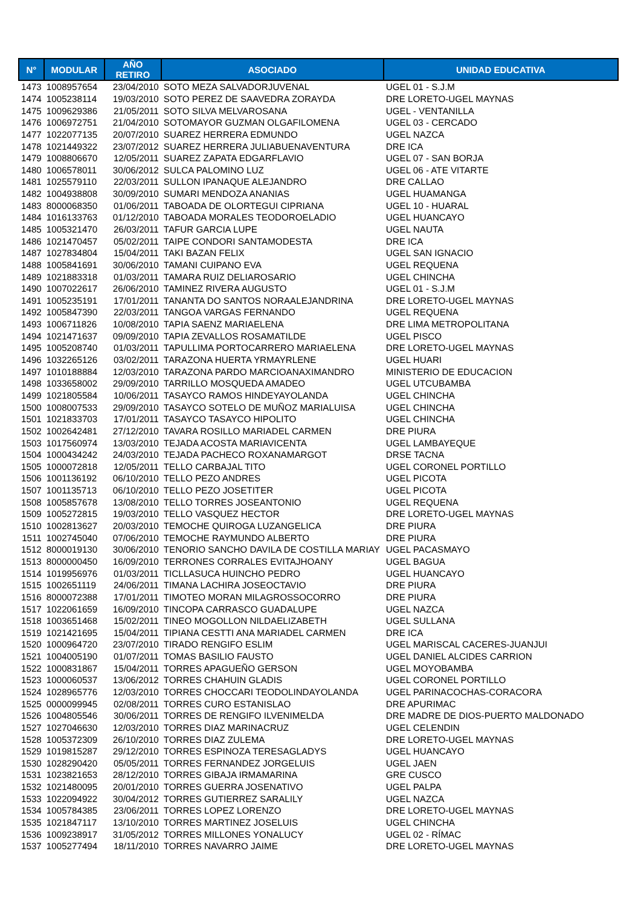| N° | MODULAR | AÑO RETIRO | ASOCIADO | UNIDAD EDUCATIVA |
| --- | --- | --- | --- | --- |
| 1473 | 1008957654 | 23/04/2010 | SOTO MEZA SALVADORJUVENAL | UGEL 01 - S.J.M |
| 1474 | 1005238114 | 19/03/2010 | SOTO PEREZ DE SAAVEDRA ZORAYDA | DRE LORETO-UGEL MAYNAS |
| 1475 | 1009629386 | 21/05/2011 | SOTO SILVA MELVAROSANA | UGEL - VENTANILLA |
| 1476 | 1006972751 | 21/04/2010 | SOTOMAYOR GUZMAN OLGAFILOMENA | UGEL 03 - CERCADO |
| 1477 | 1022077135 | 20/07/2010 | SUAREZ HERRERA EDMUNDO | UGEL NAZCA |
| 1478 | 1021449322 | 23/07/2012 | SUAREZ HERRERA JULIABUENAVENTURA | DRE ICA |
| 1479 | 1008806670 | 12/05/2011 | SUAREZ ZAPATA EDGARFLAVIO | UGEL 07 - SAN BORJA |
| 1480 | 1006578011 | 30/06/2012 | SULCA PALOMINO LUZ | UGEL 06 - ATE VITARTE |
| 1481 | 1025579110 | 22/03/2011 | SULLON IPANAQUE ALEJANDRO | DRE CALLAO |
| 1482 | 1004938808 | 30/09/2010 | SUMARI MENDOZA ANANIAS | UGEL HUAMANGA |
| 1483 | 8000068350 | 01/06/2011 | TABOADA DE OLORTEGUI CIPRIANA | UGEL 10 - HUARAL |
| 1484 | 1016133763 | 01/12/2010 | TABOADA MORALES TEODOROELADIO | UGEL HUANCAYO |
| 1485 | 1005321470 | 26/03/2011 | TAFUR GARCIA LUPE | UGEL NAUTA |
| 1486 | 1021470457 | 05/02/2011 | TAIPE CONDORI SANTAMODESTA | DRE ICA |
| 1487 | 1027834804 | 15/04/2011 | TAKI BAZAN FELIX | UGEL SAN IGNACIO |
| 1488 | 1005841691 | 30/06/2010 | TAMANI CUIPANO EVA | UGEL REQUENA |
| 1489 | 1021883318 | 01/03/2011 | TAMARA RUIZ DELIAROSARIO | UGEL CHINCHA |
| 1490 | 1007022617 | 26/06/2010 | TAMINEZ RIVERA AUGUSTO | UGEL 01 - S.J.M |
| 1491 | 1005235191 | 17/01/2011 | TANANTA DO SANTOS NORAALEJANDRINA | DRE LORETO-UGEL MAYNAS |
| 1492 | 1005847390 | 22/03/2011 | TANGOA VARGAS FERNANDO | UGEL REQUENA |
| 1493 | 1006711826 | 10/08/2010 | TAPIA SAENZ MARIAELENA | DRE LIMA METROPOLITANA |
| 1494 | 1021471637 | 09/09/2010 | TAPIA ZEVALLOS ROSAMATILDE | UGEL PISCO |
| 1495 | 1005208740 | 01/03/2011 | TAPULLIMA PORTOCARRERO MARIAELENA | DRE LORETO-UGEL MAYNAS |
| 1496 | 1032265126 | 03/02/2011 | TARAZONA HUERTA YRMAYRLENE | UGEL HUARI |
| 1497 | 1010188884 | 12/03/2010 | TARAZONA PARDO MARCIOANAXIMANDRO | MINISTERIO DE EDUCACION |
| 1498 | 1033658002 | 29/09/2010 | TARRILLO MOSQUEDA AMADEO | UGEL UTCUBAMBA |
| 1499 | 1021805584 | 10/06/2011 | TASAYCO RAMOS HINDEYAYOLANDA | UGEL CHINCHA |
| 1500 | 1008007533 | 29/09/2010 | TASAYCO SOTELO DE MUÑOZ MARIALUISA | UGEL CHINCHA |
| 1501 | 1021833703 | 17/01/2011 | TASAYCO TASAYCO HIPOLITO | UGEL CHINCHA |
| 1502 | 1002642481 | 27/12/2010 | TAVARA ROSILLO MARIADEL CARMEN | DRE PIURA |
| 1503 | 1017560974 | 13/03/2010 | TEJADA ACOSTA MARIAVICENTA | UGEL LAMBAYEQUE |
| 1504 | 1000434242 | 24/03/2010 | TEJADA PACHECO ROXANAMARGOT | DRSE TACNA |
| 1505 | 1000072818 | 12/05/2011 | TELLO CARBAJAL TITO | UGEL CORONEL PORTILLO |
| 1506 | 1001136192 | 06/10/2010 | TELLO PEZO ANDRES | UGEL PICOTA |
| 1507 | 1001135713 | 06/10/2010 | TELLO PEZO JOSETITER | UGEL PICOTA |
| 1508 | 1005857678 | 13/08/2010 | TELLO TORRES JOSEANTONIO | UGEL REQUENA |
| 1509 | 1005272815 | 19/03/2010 | TELLO VASQUEZ HECTOR | DRE LORETO-UGEL MAYNAS |
| 1510 | 1002813627 | 20/03/2010 | TEMOCHE QUIROGA LUZANGELICA | DRE PIURA |
| 1511 | 1002745040 | 07/06/2010 | TEMOCHE RAYMUNDO ALBERTO | DRE PIURA |
| 1512 | 8000019130 | 30/06/2010 | TENORIO SANCHO DAVILA DE COSTILLA MARIAY | UGEL PACASMAYO |
| 1513 | 8000000450 | 16/09/2010 | TERRONES CORRALES EVITAJHOANY | UGEL BAGUA |
| 1514 | 1019956976 | 01/03/2011 | TICLLASUCA HUINCHO PEDRO | UGEL HUANCAYO |
| 1515 | 1002651119 | 24/06/2011 | TIMANA LACHIRA JOSEOCTAVIO | DRE PIURA |
| 1516 | 8000072388 | 17/01/2011 | TIMOTEO MORAN MILAGROSSOCORRO | DRE PIURA |
| 1517 | 1022061659 | 16/09/2010 | TINCOPA CARRASCO GUADALUPE | UGEL NAZCA |
| 1518 | 1003651468 | 15/02/2011 | TINEO MOGOLLON NILDAELIZABETH | UGEL SULLANA |
| 1519 | 1021421695 | 15/04/2011 | TIPIANA CESTTI ANA MARIADEL CARMEN | DRE ICA |
| 1520 | 1000964720 | 23/07/2010 | TIRADO RENGIFO ESLIM | UGEL MARISCAL CACERES-JUANJUI |
| 1521 | 1004005190 | 01/07/2011 | TOMAS BASILIO FAUSTO | UGEL DANIEL ALCIDES CARRION |
| 1522 | 1000831867 | 15/04/2011 | TORRES APAGUEÑO GERSON | UGEL MOYOBAMBA |
| 1523 | 1000060537 | 13/06/2012 | TORRES CHAHUIN GLADIS | UGEL CORONEL PORTILLO |
| 1524 | 1028965776 | 12/03/2010 | TORRES CHOCCARI TEODOLINDAYOLANDA | UGEL PARINACOCHAS-CORACORA |
| 1525 | 0000099945 | 02/08/2011 | TORRES CURO ESTANISLAO | DRE APURIMAC |
| 1526 | 1004805546 | 30/06/2011 | TORRES DE RENGIFO ILVENIMELDA | DRE MADRE DE DIOS-PUERTO MALDONADO |
| 1527 | 1027046630 | 12/03/2010 | TORRES DIAZ MARINACRUZ | UGEL CELENDIN |
| 1528 | 1005372309 | 26/10/2010 | TORRES DIAZ ZULEMA | DRE LORETO-UGEL MAYNAS |
| 1529 | 1019815287 | 29/12/2010 | TORRES ESPINOZA TERESAGLADYS | UGEL HUANCAYO |
| 1530 | 1028290420 | 05/05/2011 | TORRES FERNANDEZ JORGELUIS | UGEL JAEN |
| 1531 | 1023821653 | 28/12/2010 | TORRES GIBAJA IRMAMARINA | GRE CUSCO |
| 1532 | 1021480095 | 20/01/2010 | TORRES GUERRA JOSENATIVO | UGEL PALPA |
| 1533 | 1022094922 | 30/04/2012 | TORRES GUTIERREZ SARALILY | UGEL NAZCA |
| 1534 | 1005784385 | 23/06/2011 | TORRES LOPEZ LORENZO | DRE LORETO-UGEL MAYNAS |
| 1535 | 1021847117 | 13/10/2010 | TORRES MARTINEZ JOSELUIS | UGEL CHINCHA |
| 1536 | 1009238917 | 31/05/2012 | TORRES MILLONES YONALUCY | UGEL 02 - RÍMAC |
| 1537 | 1005277494 | 18/11/2010 | TORRES NAVARRO JAIME | DRE LORETO-UGEL MAYNAS |